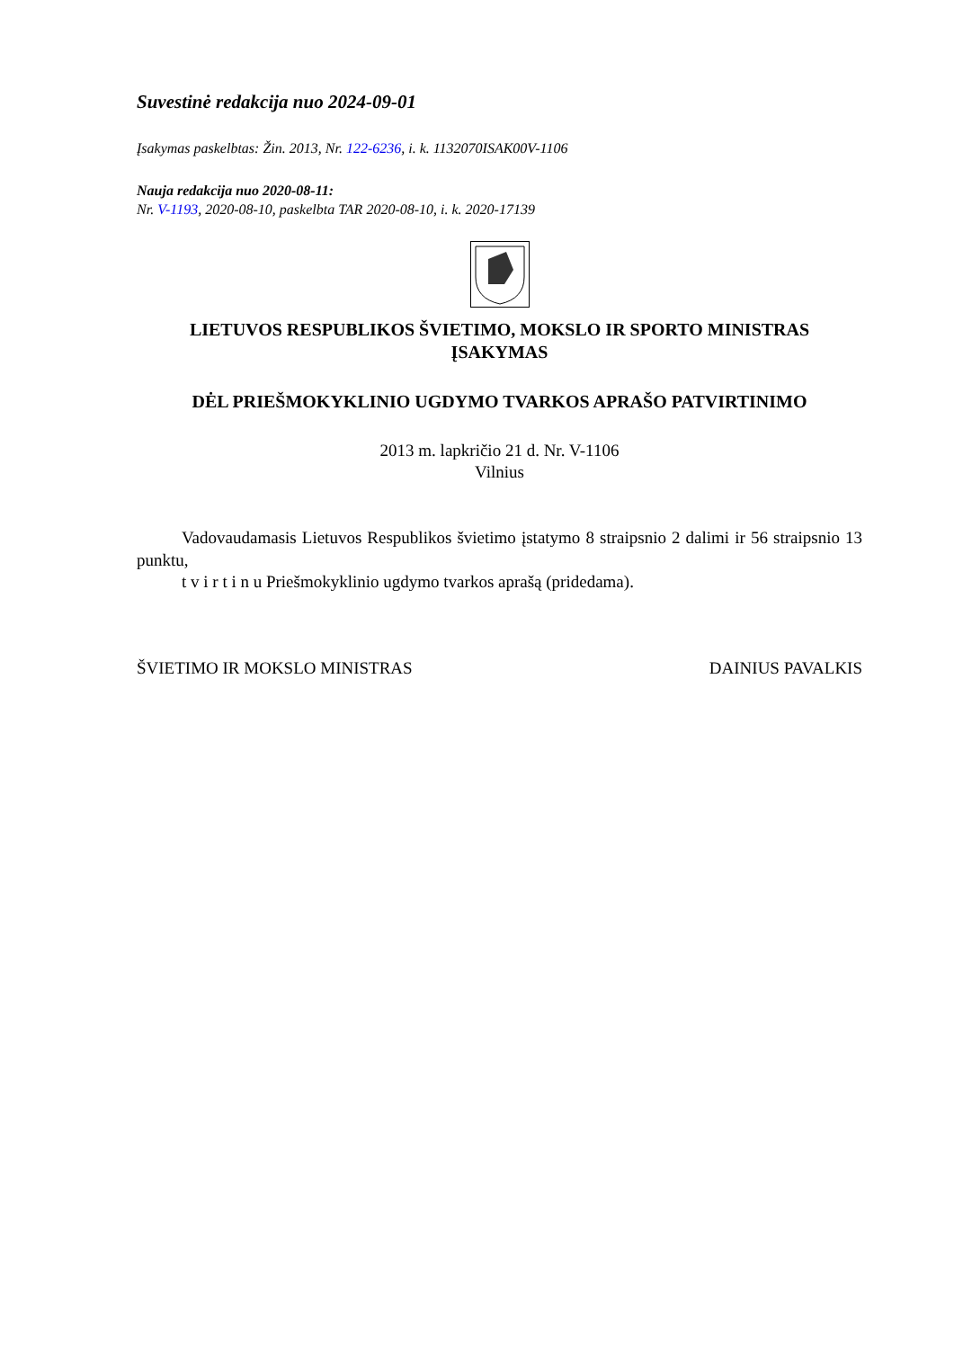Suvestinė redakcija nuo 2024-09-01
Įsakymas paskelbtas: Žin. 2013, Nr. 122-6236, i. k. 1132070ISAK00V-1106
Nauja redakcija nuo 2020-08-11:
Nr. V-1193, 2020-08-10, paskelbta TAR 2020-08-10, i. k. 2020-17139
LIETUVOS RESPUBLIKOS ŠVIETIMO, MOKSLO IR SPORTO MINISTRAS
ĮSAKYMAS
DĖL PRIEŠMOKYKLINIO UGDYMO TVARKOS APRAŠO PATVIRTINIMO
2013 m. lapkričio 21 d. Nr. V-1106
Vilnius
Vadovaudamasis Lietuvos Respublikos švietimo įstatymo 8 straipsnio 2 dalimi ir 56 straipsnio 13 punktu,
t v i r t i n u Priešmokyklinio ugdymo tvarkos aprašą (pridedama).
ŠVIETIMO IR MOKSLO MINISTRAS DAINIUS PAVALKIS